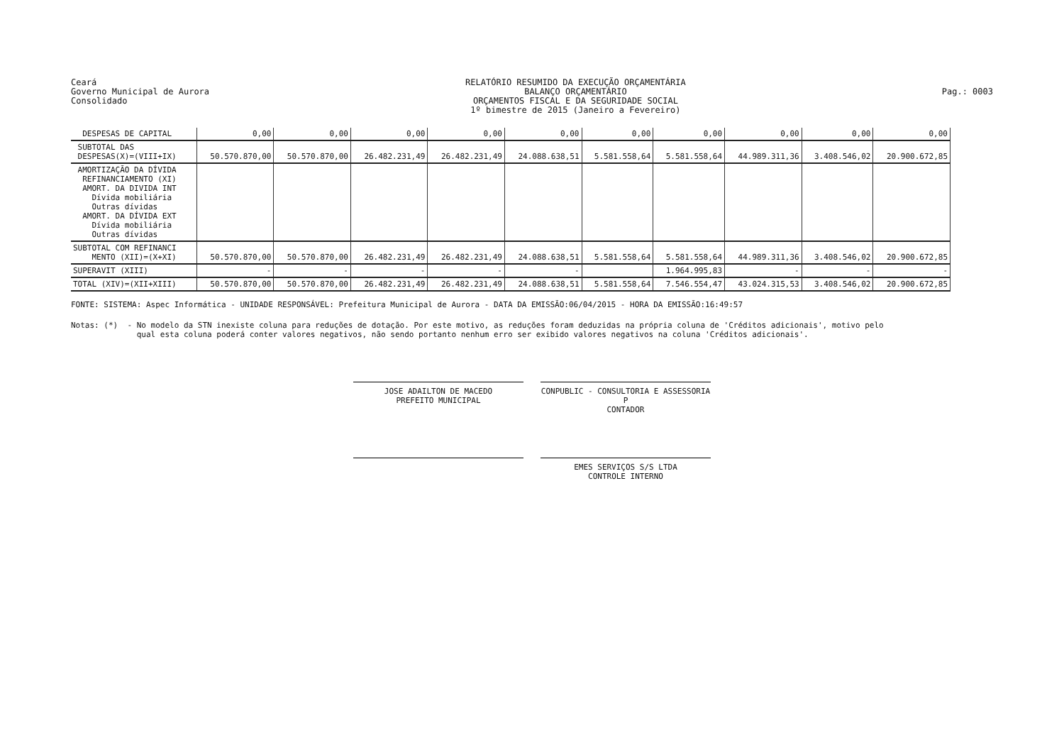Ceará
Governo Municipal de Aurora
Consolidado
RELATÓRIO RESUMIDO DA EXECUÇÃO ORÇAMENTÁRIA
BALANÇO ORÇAMENTÁRIO
ORÇAMENTOS FISCAL E DA SEGURIDADE SOCIAL
1º bimestre de 2015 (Janeiro a Fevereiro)
Pag.: 0003
| DESPESAS DE CAPITAL | 0,00 | 0,00 | 0,00 | 0,00 | 0,00 | 0,00 | 0,00 | 0,00 | 0,00 | 0,00 |
| SUBTOTAL DAS DESPESAS(X)=(VIII+IX) | 50.570.870,00 | 50.570.870,00 | 26.482.231,49 | 26.482.231,49 | 24.088.638,51 | 5.581.558,64 | 5.581.558,64 | 44.989.311,36 | 3.408.546,02 | 20.900.672,85 |
| AMORTIZAÇÃO DA DÍVIDA REFINANCIAMENTO (XI) AMORT. DA DIVIDA INT Dívida mobiliária Outras dívidas AMORT. DA DÍVIDA EXT Dívida mobiliária Outras dívidas | | | | | | | | | | |
| SUBTOTAL COM REFINANCI MENTO (XII)=(X+XI) | 50.570.870,00 | 50.570.870,00 | 26.482.231,49 | 26.482.231,49 | 24.088.638,51 | 5.581.558,64 | 5.581.558,64 | 44.989.311,36 | 3.408.546,02 | 20.900.672,85 |
| SUPERAVIT (XIII) | - | - | - | - | - | | 1.964.995,83 | - | - | - |
| TOTAL (XIV)=(XII+XIII) | 50.570.870,00 | 50.570.870,00 | 26.482.231,49 | 26.482.231,49 | 24.088.638,51 | 5.581.558,64 | 7.546.554,47 | 43.024.315,53 | 3.408.546,02 | 20.900.672,85 |
FONTE: SISTEMA: Aspec Informática - UNIDADE RESPONSÁVEL: Prefeitura Municipal de Aurora - DATA DA EMISSÃO:06/04/2015 - HORA DA EMISSÃO:16:49:57
Notas: (*) - No modelo da STN inexiste coluna para reduções de dotação. Por este motivo, as reduções foram deduzidas na própria coluna de 'Créditos adicionais', motivo pelo qual esta coluna poderá conter valores negativos, não sendo portanto nenhum erro ser exibido valores negativos na coluna 'Créditos adicionais'.
JOSE ADAILTON DE MACEDO
PREFEITO MUNICIPAL
CONPUBLIC - CONSULTORIA E ASSESSORIA P
CONTADOR
EMES SERVIÇOS S/S LTDA
CONTROLE INTERNO